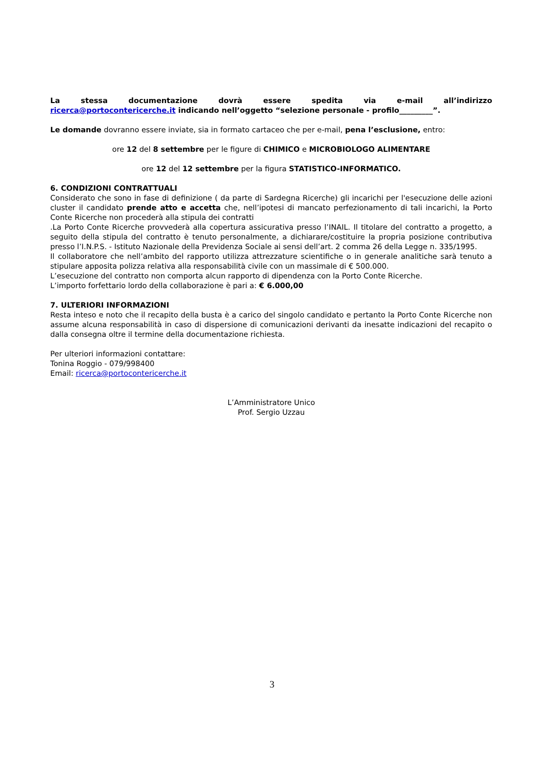La stessa documentazione dovrà essere spedita via e-mail all’indirizzo
ricerca@portocontericerche.it indicando nell’oggetto “selezione personale - profilo_________”.
Le domande dovranno essere inviate, sia in formato cartaceo che per e-mail, pena l’esclusione, entro:
ore 12 del 8 settembre per le figure di CHIMICO e MICROBIOLOGO ALIMENTARE
ore 12 del 12 settembre per la figura STATISTICO-INFORMATICO.
6. CONDIZIONI CONTRATTUALI
Considerato che sono in fase di definizione ( da parte di Sardegna Ricerche) gli incarichi per l'esecuzione delle azioni cluster il candidato prende atto e accetta che, nell’ipotesi di mancato perfezionamento di tali incarichi, la Porto Conte Ricerche non procederà alla stipula dei contratti
.La Porto Conte Ricerche provvederà alla copertura assicurativa presso l’INAIL. Il titolare del contratto a progetto, a seguito della stipula del contratto è tenuto personalmente, a dichiarare/costituire la propria posizione contributiva presso l’I.N.P.S. - Istituto Nazionale della Previdenza Sociale ai sensi dell’art. 2 comma 26 della Legge n. 335/1995.
Il collaboratore che nell’ambito del rapporto utilizza attrezzature scientifiche o in generale analitiche sarà tenuto a stipulare apposita polizza relativa alla responsabilità civile con un massimale di € 500.000.
L’esecuzione del contratto non comporta alcun rapporto di dipendenza con la Porto Conte Ricerche.
L’importo forfettario lordo della collaborazione è pari a: € 6.000,00
7. ULTERIORI INFORMAZIONI
Resta inteso e noto che il recapito della busta è a carico del singolo candidato e pertanto la Porto Conte Ricerche non assume alcuna responsabilità in caso di dispersione di comunicazioni derivanti da inesatte indicazioni del recapito o dalla consegna oltre il termine della documentazione richiesta.
Per ulteriori informazioni contattare:
Tonina Roggio - 079/998400
Email: ricerca@portocontericerche.it
L’Amministratore Unico
Prof. Sergio Uzzau
3